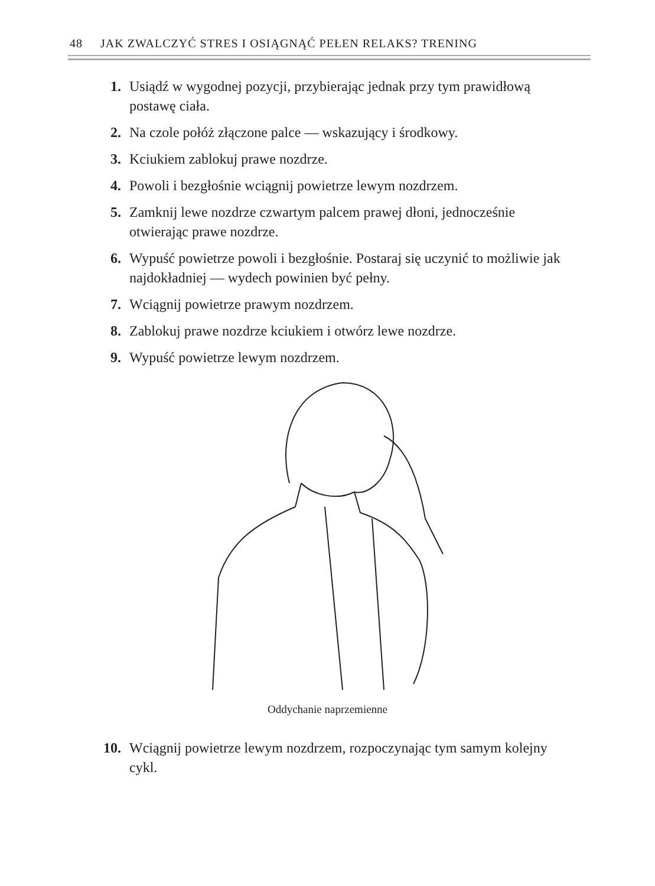48 JAK ZWALCZYĆ STRES I OSIĄGNĄĆ PEŁEN RELAKS? TRENING
1. Usiądź w wygodnej pozycji, przybierając jednak przy tym prawidłową postawę ciała.
2. Na czole połóż złączone palce — wskazujący i środkowy.
3. Kciukiem zablokuj prawe nozdrze.
4. Powoli i bezgłośnie wciągnij powietrze lewym nozdrzem.
5. Zamknij lewe nozdrze czwartym palcem prawej dłoni, jednocześnie otwierając prawe nozdrze.
6. Wypuść powietrze powoli i bezgłośnie. Postaraj się uczynić to możliwie jak najdokładniej — wydech powinien być pełny.
7. Wciągnij powietrze prawym nozdrzem.
8. Zablokuj prawe nozdrze kciukiem i otwórz lewe nozdrze.
9. Wypuść powietrze lewym nozdrzem.
Oddychanie naprzemienne
10. Wciągnij powietrze lewym nozdrzem, rozpoczynając tym samym kolejny cykl.